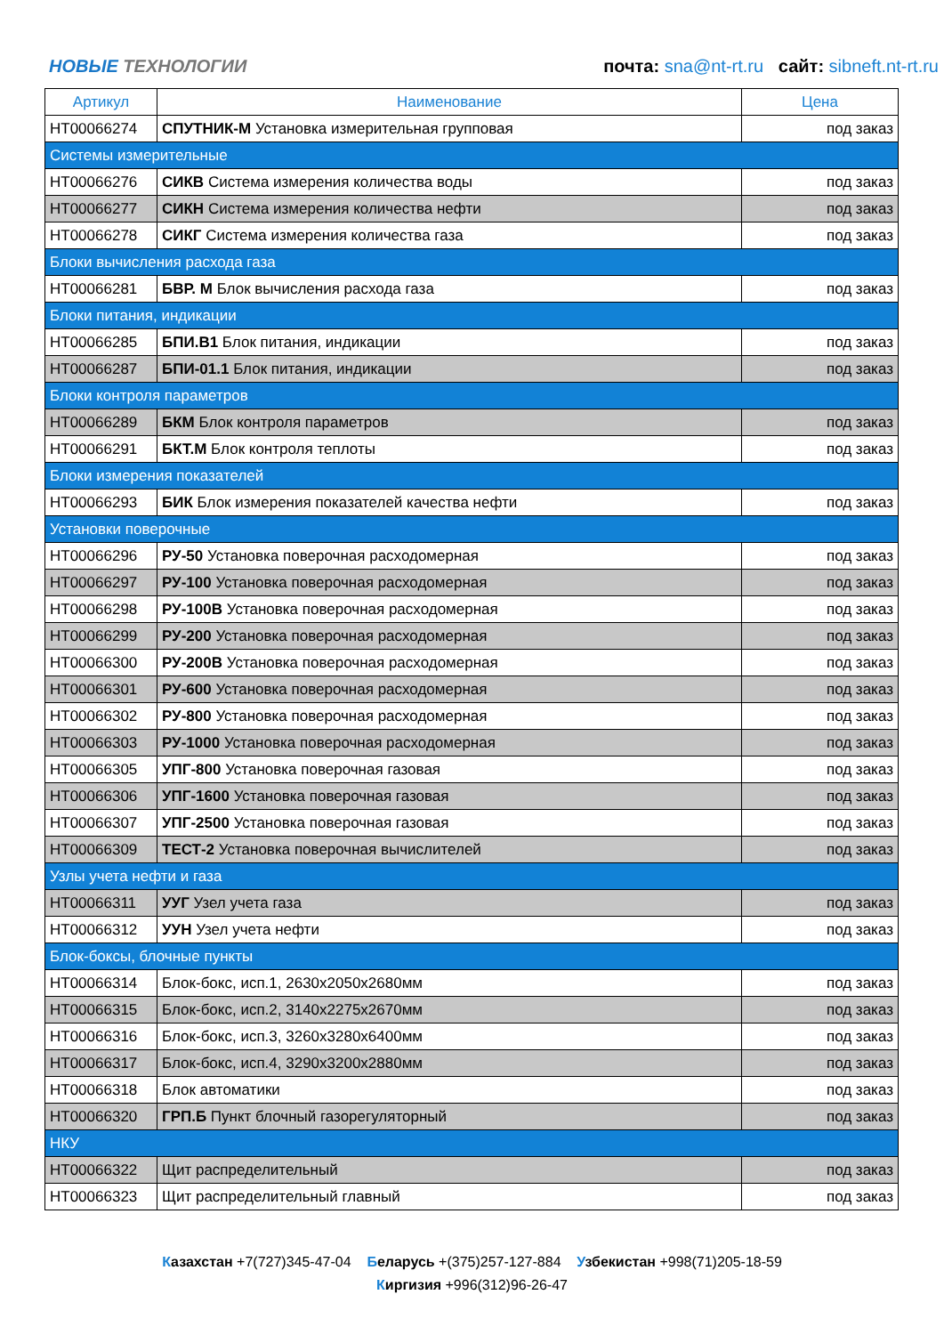НОВЫЕ ТЕХНОЛОГИИ
почта: sna@nt-rt.ru сайт: sibneft.nt-rt.ru
| Артикул | Наименование | Цена |
| --- | --- | --- |
| НТ00066274 | СПУТНИК-М Установка измерительная групповая | под заказ |
| Системы измерительные | | |
| НТ00066276 | СИКВ Система измерения количества воды | под заказ |
| НТ00066277 | СИКН Система измерения количества нефти | под заказ |
| НТ00066278 | СИКГ Система измерения количества газа | под заказ |
| Блоки вычисления расхода газа | | |
| НТ00066281 | БВР. М Блок вычисления расхода газа | под заказ |
| Блоки питания, индикации | | |
| НТ00066285 | БПИ.В1 Блок питания, индикации | под заказ |
| НТ00066287 | БПИ-01.1 Блок питания, индикации | под заказ |
| Блоки контроля параметров | | |
| НТ00066289 | БКМ Блок контроля параметров | под заказ |
| НТ00066291 | БКТ.М Блок контроля теплоты | под заказ |
| Блоки измерения показателей | | |
| НТ00066293 | БИК Блок измерения показателей качества нефти | под заказ |
| Установки поверочные | | |
| НТ00066296 | РУ-50 Установка поверочная расходомерная | под заказ |
| НТ00066297 | РУ-100 Установка поверочная расходомерная | под заказ |
| НТ00066298 | РУ-100В Установка поверочная расходомерная | под заказ |
| НТ00066299 | РУ-200 Установка поверочная расходомерная | под заказ |
| НТ00066300 | РУ-200В Установка поверочная расходомерная | под заказ |
| НТ00066301 | РУ-600 Установка поверочная расходомерная | под заказ |
| НТ00066302 | РУ-800 Установка поверочная расходомерная | под заказ |
| НТ00066303 | РУ-1000 Установка поверочная расходомерная | под заказ |
| НТ00066305 | УПГ-800 Установка поверочная газовая | под заказ |
| НТ00066306 | УПГ-1600 Установка поверочная газовая | под заказ |
| НТ00066307 | УПГ-2500 Установка поверочная газовая | под заказ |
| НТ00066309 | ТЕСТ-2 Установка поверочная вычислителей | под заказ |
| Узлы учета нефти и газа | | |
| НТ00066311 | УУГ Узел учета газа | под заказ |
| НТ00066312 | УУН Узел учета нефти | под заказ |
| Блок-боксы, блочные пункты | | |
| НТ00066314 | Блок-бокс, исп.1, 2630х2050х2680мм | под заказ |
| НТ00066315 | Блок-бокс, исп.2, 3140х2275х2670мм | под заказ |
| НТ00066316 | Блок-бокс, исп.3, 3260х3280х6400мм | под заказ |
| НТ00066317 | Блок-бокс, исп.4, 3290х3200х2880мм | под заказ |
| НТ00066318 | Блок автоматики | под заказ |
| НТ00066320 | ГРП.Б Пункт блочный газорегуляторный | под заказ |
| НКУ | | |
| НТ00066322 | Щит распределительный | под заказ |
| НТ00066323 | Щит распределительный главный | под заказ |
Казахстан +7(727)345-47-04 Беларусь +(375)257-127-884 Узбекистан +998(71)205-18-59
Киргизия +996(312)96-26-47